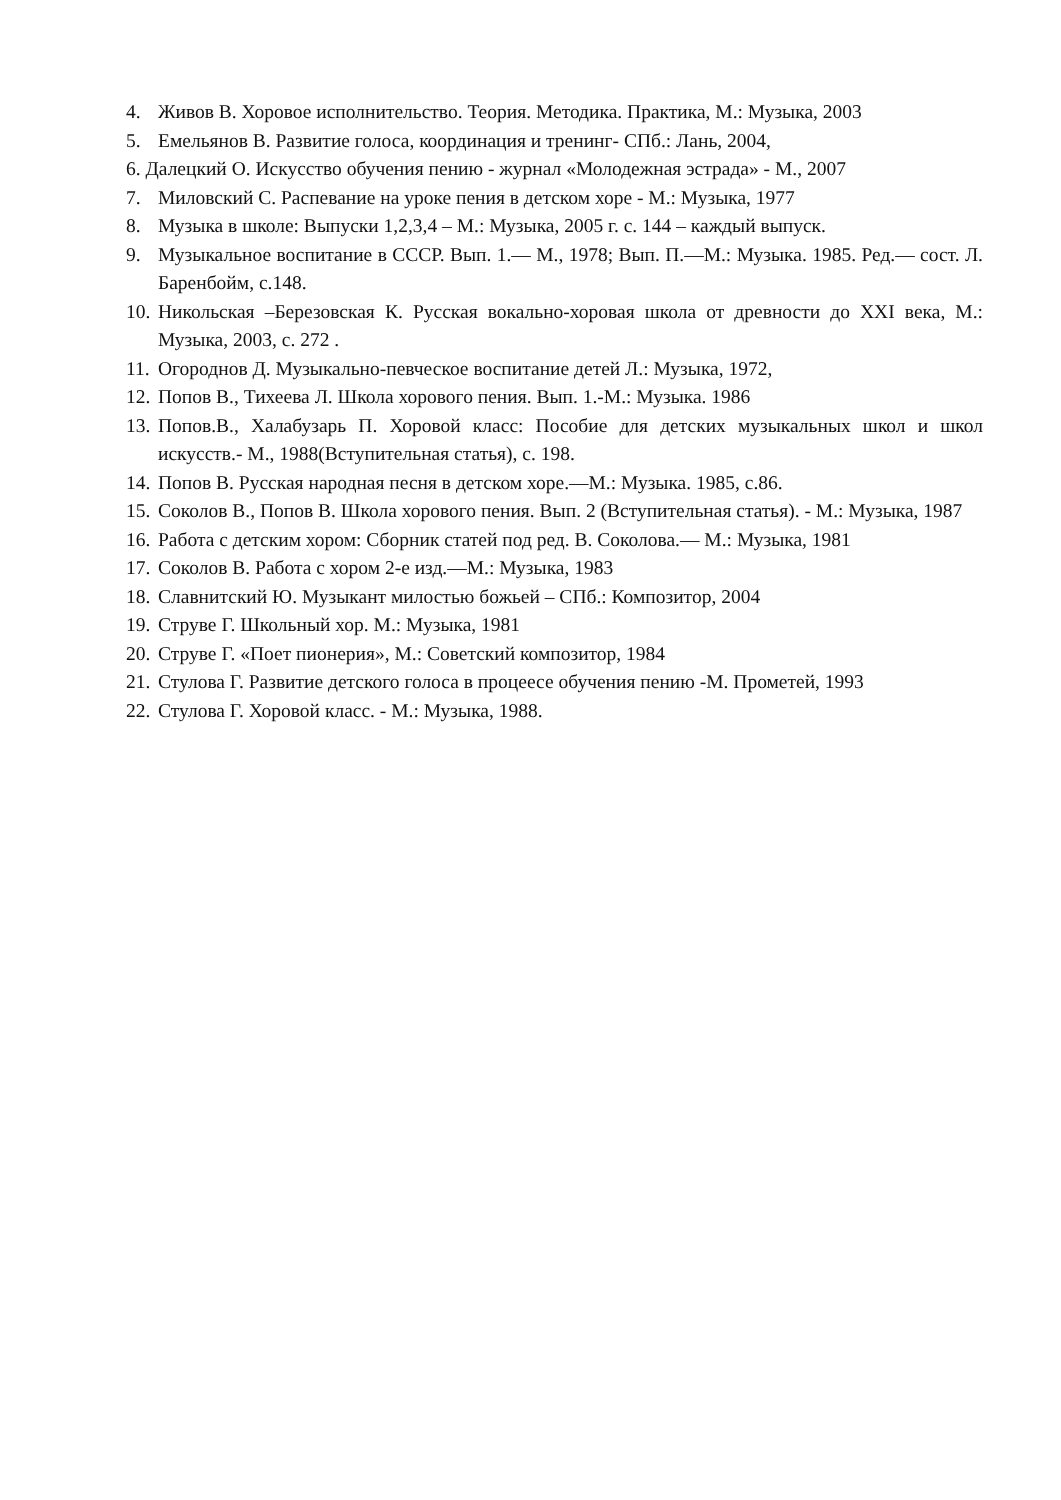4. Живов В. Хоровое исполнительство. Теория. Методика. Практика, М.: Музыка, 2003
5. Емельянов В. Развитие голоса, координация и тренинг- СПб.: Лань, 2004,
6. Далецкий О. Искусство обучения пению - журнал «Молодежная эстрада» - М., 2007
7. Миловский С. Распевание на уроке пения в детском хоре - М.: Музыка, 1977
8. Музыка в школе: Выпуски 1,2,3,4 – М.: Музыка, 2005 г. с. 144 – каждый выпуск.
9. Музыкальное воспитание в СССР. Вып. 1.— М., 1978; Вып. П.—М.: Музыка. 1985. Ред.— сост. Л. Баренбойм, с.148.
10. Никольская –Березовская К. Русская вокально-хоровая школа от древности до XXI века, М.: Музыка, 2003, с. 272 .
11. Огороднов Д. Музыкально-певческое воспитание детей Л.: Музыка, 1972,
12. Попов В., Тихеева Л. Школа хорового пения. Вып. 1.-М.: Музыка. 1986
13. Попов.В., Халабузарь П. Хоровой класс: Пособие для детских музыкальных школ и школ искусств.- М., 1988(Вступительная статья), с. 198.
14. Попов В. Русская народная песня в детском хоре.—М.: Музыка. 1985, с.86.
15. Соколов В., Попов В. Школа хорового пения. Вып. 2 (Вступительная статья). - М.: Музыка, 1987
16. Работа с детским хором: Сборник статей под ред. В. Соколова.— М.: Музыка, 1981
17. Соколов В. Работа с хором 2-е изд.—М.: Музыка, 1983
18. Славнитский Ю. Музыкант милостью божьей – СПб.: Композитор, 2004
19. Струве Г. Школьный хор. М.: Музыка, 1981
20. Струве Г. «Поет пионерия», М.: Советский композитор, 1984
21. Стулова Г. Развитие детского голоса в процеесе обучения пению -М. Прометей, 1993
22. Стулова Г. Хоровой класс. - М.: Музыка, 1988.